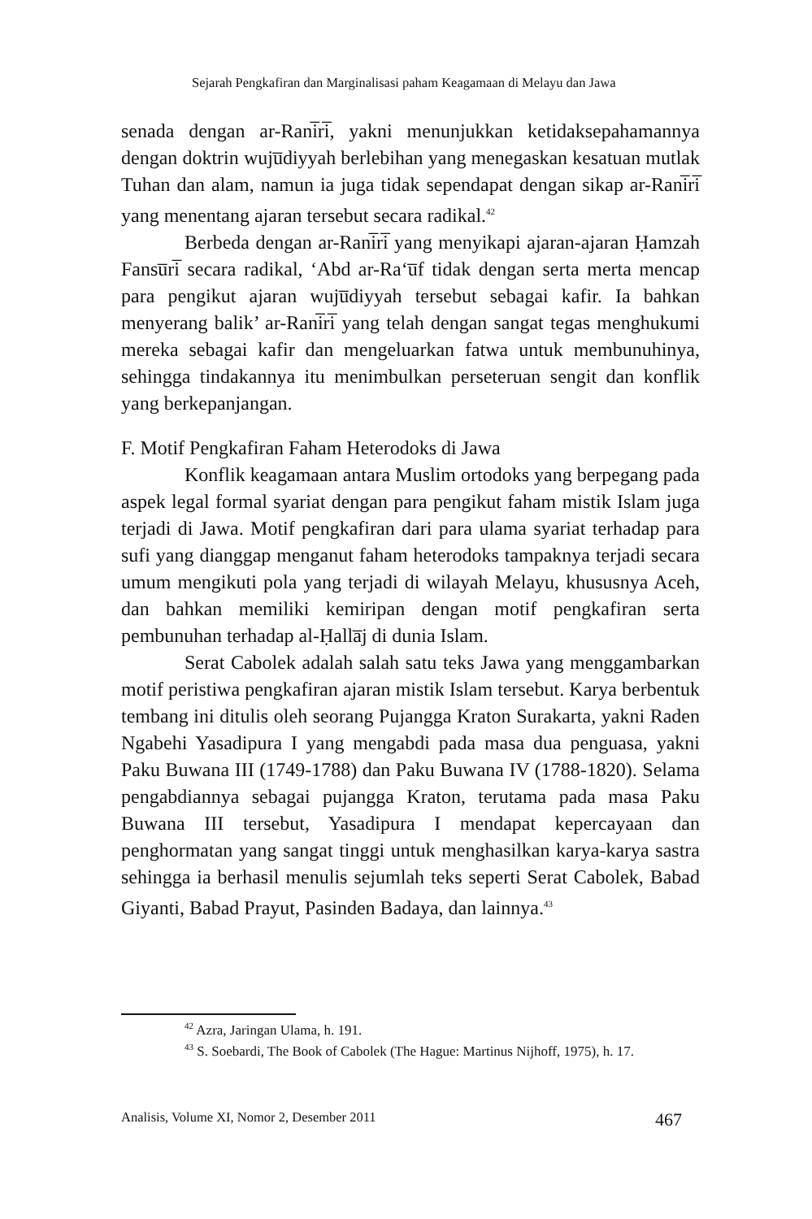Sejarah Pengkafiran dan Marginalisasi paham Keagamaan di Melayu dan Jawa
senada dengan ar-Rani̅ri̅, yakni menunjukkan ketidaksepahamannya dengan doktrin wuju̅diyyah berlebihan yang menegaskan kesatuan mutlak Tuhan dan alam, namun ia juga tidak sependapat dengan sikap ar-Rani̅ri̅ yang menentang ajaran tersebut secara radikal.<sup>42</sup>
Berbeda dengan ar-Rani̅ri̅ yang menyikapi ajaran-ajaran Ḥamzah Fansu̅ri̅ secara radikal, ‘Abd ar-Ra‘u̅f tidak dengan serta merta mencap para pengikut ajaran wuju̅diyyah tersebut sebagai kafir. Ia bahkan menyerang balik’ ar-Rani̅ri̅ yang telah dengan sangat tegas menghukumi mereka sebagai kafir dan mengeluarkan fatwa untuk membunuhinya, sehingga tindakannya itu menimbulkan perseteruan sengit dan konflik yang berkepanjangan.
F. Motif Pengkafiran Faham Heterodoks di Jawa
Konflik keagamaan antara Muslim ortodoks yang berpegang pada aspek legal formal syariat dengan para pengikut faham mistik Islam juga terjadi di Jawa. Motif pengkafiran dari para ulama syariat terhadap para sufi yang dianggap menganut faham heterodoks tampaknya terjadi secara umum mengikuti pola yang terjadi di wilayah Melayu, khususnya Aceh, dan bahkan memiliki kemiripan dengan motif pengkafiran serta pembunuhan terhadap al-Ḥalla̅j di dunia Islam.
Serat Cabolek adalah salah satu teks Jawa yang menggambarkan motif peristiwa pengkafiran ajaran mistik Islam tersebut. Karya berbentuk tembang ini ditulis oleh seorang Pujangga Kraton Surakarta, yakni Raden Ngabehi Yasadipura I yang mengabdi pada masa dua penguasa, yakni Paku Buwana III (1749-1788) dan Paku Buwana IV (1788-1820). Selama pengabdiannya sebagai pujangga Kraton, terutama pada masa Paku Buwana III tersebut, Yasadipura I mendapat kepercayaan dan penghormatan yang sangat tinggi untuk menghasilkan karya-karya sastra sehingga ia berhasil menulis sejumlah teks seperti Serat Cabolek, Babad Giyanti, Babad Prayut, Pasinden Badaya, dan lainnya.<sup>43</sup>
<sup>42</sup> Azra, Jaringan Ulama, h. 191.
<sup>43</sup> S. Soebardi, The Book of Cabolek (The Hague: Martinus Nijhoff, 1975), h. 17.
Analisis, Volume XI, Nomor 2, Desember 2011 467